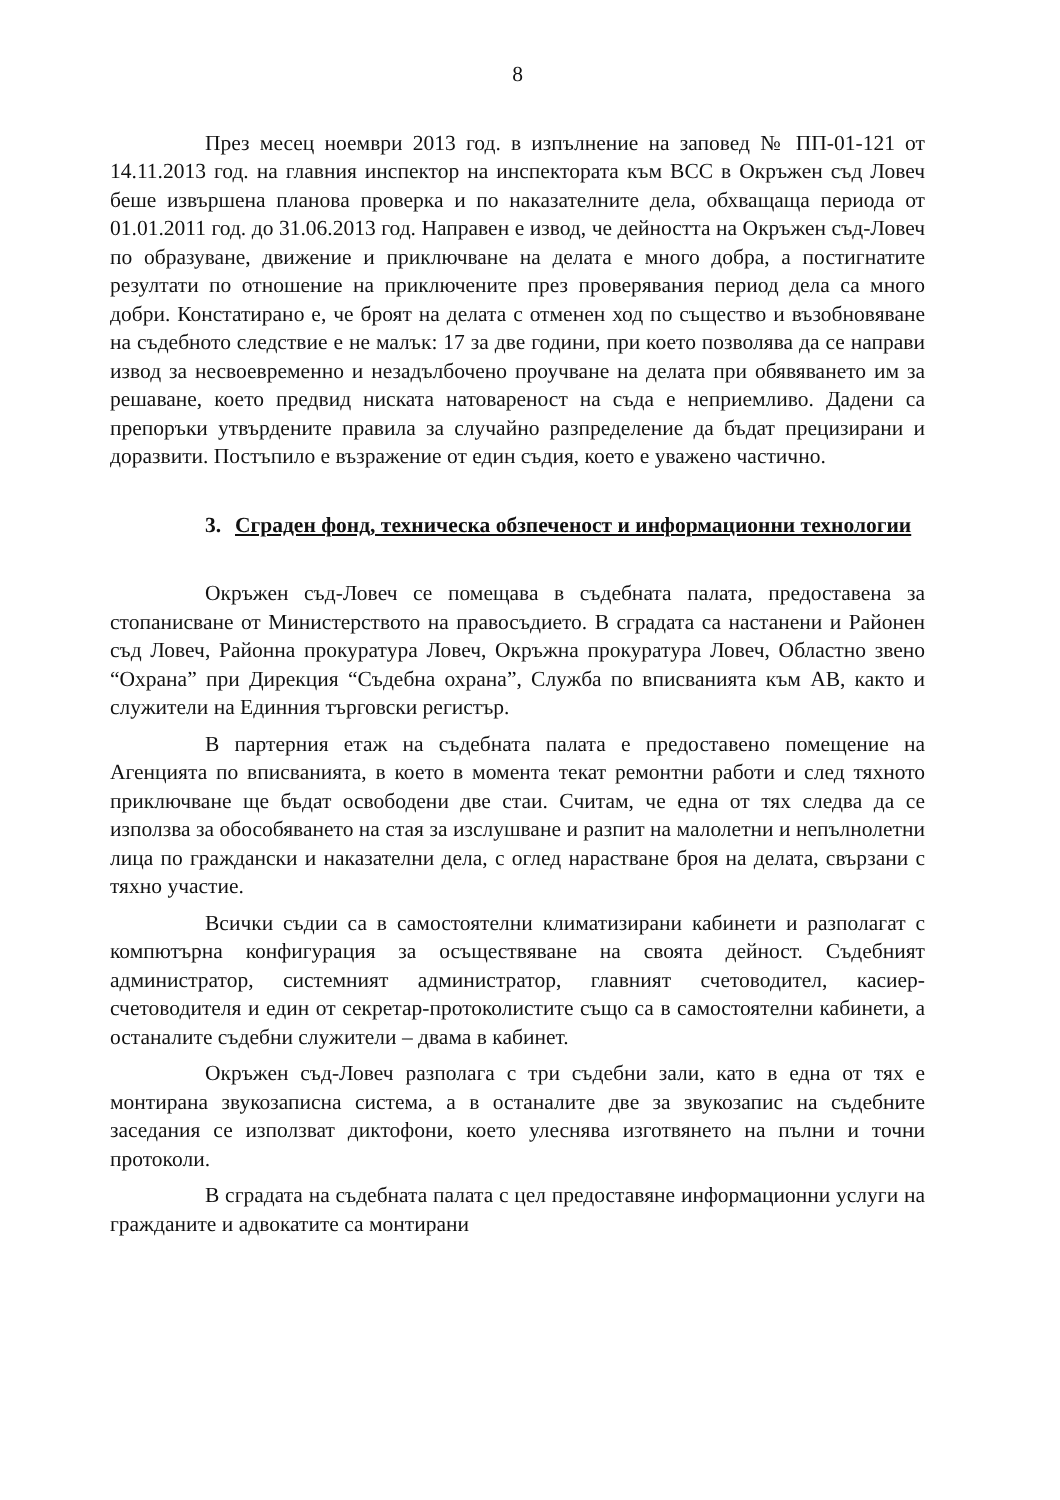8
През месец ноември 2013 год. в изпълнение на заповед № ПП-01-121 от 14.11.2013 год. на главния инспектор на инспектората към ВСС в Окръжен съд Ловеч беше извършена планова проверка и по наказателните дела, обхващаща периода от 01.01.2011 год. до 31.06.2013 год. Направен е извод, че дейността на Окръжен съд-Ловеч по образуване, движение и приключване на делата е много добра, а постигнатите резултати по отношение на приключените през проверявания период дела са много добри. Констатирано е, че броят на делата с отменен ход по същество и възобновяване на съдебното следствие е не малък: 17 за две години, при което позволява да се направи извод за несвоевременно и незадълбочено проучване на делата при обявяването им за решаване, което предвид ниската натовареност на съда е неприемливо. Дадени са препоръки утвърдените правила за случайно разпределение да бъдат прецизирани и доразвити. Постъпило е възражение от един съдия, което е уважено частично.
3. Сграден фонд, техническа обзпеченост и информационни технологии
Окръжен съд-Ловеч се помещава в съдебната палата, предоставена за стопанисване от Министерството на правосъдието. В сградата са настанени и Районен съд Ловеч, Районна прокуратура Ловеч, Окръжна прокуратура Ловеч, Областно звено “Охрана” при Дирекция “Съдебна охрана”, Служба по вписванията към АВ, както и служители на Единния търговски регистър.
В партерния етаж на съдебната палата е предоставено помещение на Агенцията по вписванията, в което в момента текат ремонтни работи и след тяхното приключване ще бъдат освободени две стаи. Считам, че една от тях следва да се използва за обособяването на стая за изслушване и разпит на малолетни и непълнолетни лица по граждански и наказателни дела, с оглед нарастване броя на делата, свързани с тяхно участие.
Всички съдии са в самостоятелни климатизирани кабинети и разполагат с компютърна конфигурация за осъществяване на своята дейност. Съдебният администратор, системният администратор, главният счетоводител, касиер-счетоводителя и един от секретар-протоколистите също са в самостоятелни кабинети, а останалите съдебни служители – двама в кабинет.
Окръжен съд-Ловеч разполага с три съдебни зали, като в една от тях е монтирана звукозаписна система, а в останалите две за звукозапис на съдебните заседания се използват диктофони, което улеснява изготвянето на пълни и точни протоколи.
В сградата на съдебната палата с цел предоставяне информационни услуги на гражданите и адвокатите са монтирани